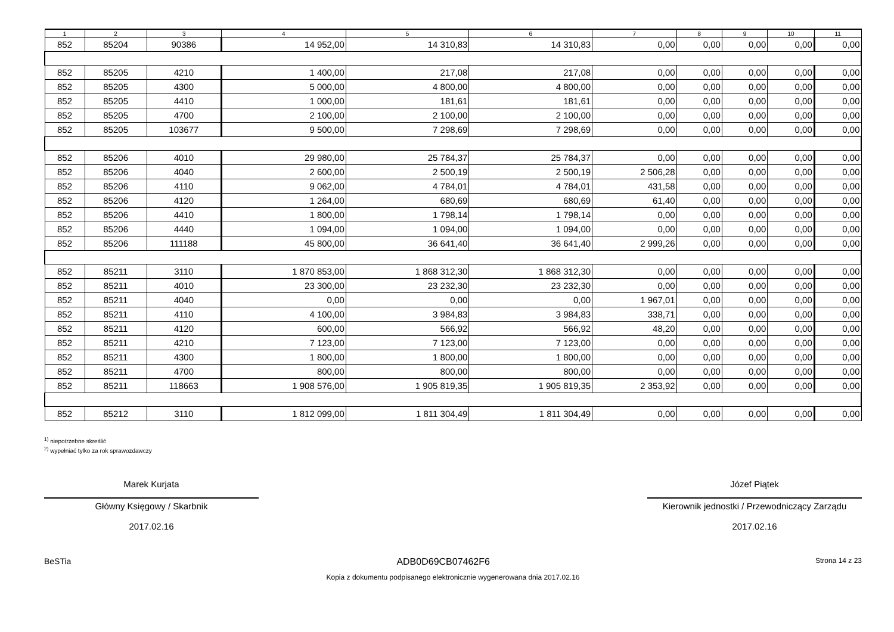| 1 | 2 | 3 | 4 | 5 | 6 | 7 | 8 | 9 | 10 | 11 |
| --- | --- | --- | --- | --- | --- | --- | --- | --- | --- | --- |
| 852 | 85204 | 90386 | 14 952,00 | 14 310,83 | 14 310,83 | 0,00 | 0,00 | 0,00 | 0,00 | 0,00 |
| 852 | 85205 | 4210 | 1 400,00 | 217,08 | 217,08 | 0,00 | 0,00 | 0,00 | 0,00 | 0,00 |
| 852 | 85205 | 4300 | 5 000,00 | 4 800,00 | 4 800,00 | 0,00 | 0,00 | 0,00 | 0,00 | 0,00 |
| 852 | 85205 | 4410 | 1 000,00 | 181,61 | 181,61 | 0,00 | 0,00 | 0,00 | 0,00 | 0,00 |
| 852 | 85205 | 4700 | 2 100,00 | 2 100,00 | 2 100,00 | 0,00 | 0,00 | 0,00 | 0,00 | 0,00 |
| 852 | 85205 | 103677 | 9 500,00 | 7 298,69 | 7 298,69 | 0,00 | 0,00 | 0,00 | 0,00 | 0,00 |
| 852 | 85206 | 4010 | 29 980,00 | 25 784,37 | 25 784,37 | 0,00 | 0,00 | 0,00 | 0,00 | 0,00 |
| 852 | 85206 | 4040 | 2 600,00 | 2 500,19 | 2 500,19 | 2 506,28 | 0,00 | 0,00 | 0,00 | 0,00 |
| 852 | 85206 | 4110 | 9 062,00 | 4 784,01 | 4 784,01 | 431,58 | 0,00 | 0,00 | 0,00 | 0,00 |
| 852 | 85206 | 4120 | 1 264,00 | 680,69 | 680,69 | 61,40 | 0,00 | 0,00 | 0,00 | 0,00 |
| 852 | 85206 | 4410 | 1 800,00 | 1 798,14 | 1 798,14 | 0,00 | 0,00 | 0,00 | 0,00 | 0,00 |
| 852 | 85206 | 4440 | 1 094,00 | 1 094,00 | 1 094,00 | 0,00 | 0,00 | 0,00 | 0,00 | 0,00 |
| 852 | 85206 | 111188 | 45 800,00 | 36 641,40 | 36 641,40 | 2 999,26 | 0,00 | 0,00 | 0,00 | 0,00 |
| 852 | 85211 | 3110 | 1 870 853,00 | 1 868 312,30 | 1 868 312,30 | 0,00 | 0,00 | 0,00 | 0,00 | 0,00 |
| 852 | 85211 | 4010 | 23 300,00 | 23 232,30 | 23 232,30 | 0,00 | 0,00 | 0,00 | 0,00 | 0,00 |
| 852 | 85211 | 4040 | 0,00 | 0,00 | 0,00 | 1 967,01 | 0,00 | 0,00 | 0,00 | 0,00 |
| 852 | 85211 | 4110 | 4 100,00 | 3 984,83 | 3 984,83 | 338,71 | 0,00 | 0,00 | 0,00 | 0,00 |
| 852 | 85211 | 4120 | 600,00 | 566,92 | 566,92 | 48,20 | 0,00 | 0,00 | 0,00 | 0,00 |
| 852 | 85211 | 4210 | 7 123,00 | 7 123,00 | 7 123,00 | 0,00 | 0,00 | 0,00 | 0,00 | 0,00 |
| 852 | 85211 | 4300 | 1 800,00 | 1 800,00 | 1 800,00 | 0,00 | 0,00 | 0,00 | 0,00 | 0,00 |
| 852 | 85211 | 4700 | 800,00 | 800,00 | 800,00 | 0,00 | 0,00 | 0,00 | 0,00 | 0,00 |
| 852 | 85211 | 118663 | 1 908 576,00 | 1 905 819,35 | 1 905 819,35 | 2 353,92 | 0,00 | 0,00 | 0,00 | 0,00 |
| 852 | 85212 | 3110 | 1 812 099,00 | 1 811 304,49 | 1 811 304,49 | 0,00 | 0,00 | 0,00 | 0,00 | 0,00 |
<sup>1)</sup> niepotrzebne skreślić
<sup>2)</sup> wypełniać tylko za rok sprawozdawczy
Marek Kurjata
Główny Księgowy / Skarbnik
2017.02.16
Józef Piątek
Kierownik jednostki / Przewodniczący Zarządu
2017.02.16
BeSTia ADB0D69CB07462F6 Strona 14 z 23
Kopia z dokumentu podpisanego elektronicznie wygenerowana dnia 2017.02.16